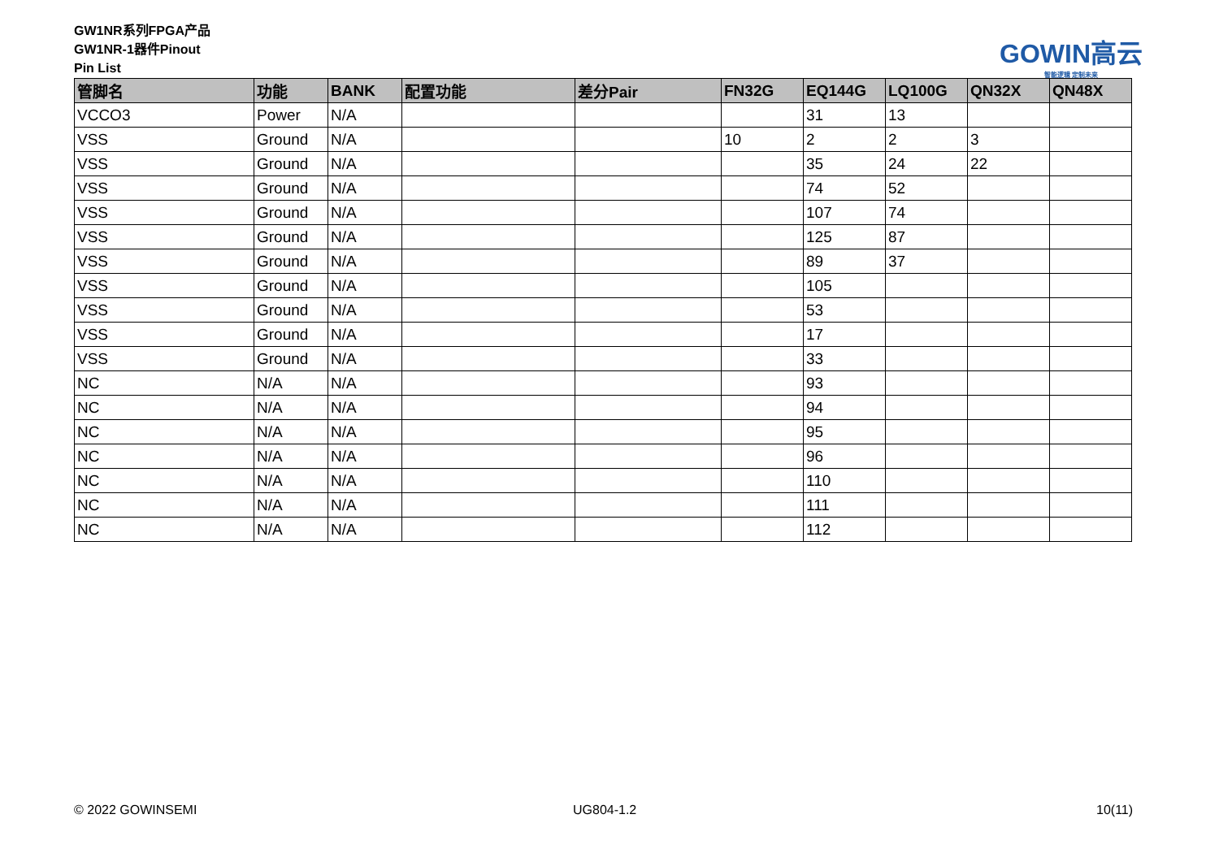GW1NR系列FPGA产品
GW1NR-1器件Pinout
Pin List
GOWIN高云
智能逻辑 定制未来
| 管脚名 | 功能 | BANK | 配置功能 | 差分Pair | FN32G | EQ144G | LQ100G | QN32X | QN48X |
| --- | --- | --- | --- | --- | --- | --- | --- | --- | --- |
| VCCO3 | Power | N/A | | | | 31 | 13 | | |
| VSS | Ground | N/A | | | 10 | 2 | 2 | 3 | |
| VSS | Ground | N/A | | | | 35 | 24 | 22 | |
| VSS | Ground | N/A | | | | 74 | 52 | | |
| VSS | Ground | N/A | | | | 107 | 74 | | |
| VSS | Ground | N/A | | | | 125 | 87 | | |
| VSS | Ground | N/A | | | | 89 | 37 | | |
| VSS | Ground | N/A | | | | 105 | | | |
| VSS | Ground | N/A | | | | 53 | | | |
| VSS | Ground | N/A | | | | 17 | | | |
| VSS | Ground | N/A | | | | 33 | | | |
| NC | N/A | N/A | | | | 93 | | | |
| NC | N/A | N/A | | | | 94 | | | |
| NC | N/A | N/A | | | | 95 | | | |
| NC | N/A | N/A | | | | 96 | | | |
| NC | N/A | N/A | | | | 110 | | | |
| NC | N/A | N/A | | | | 111 | | | |
| NC | N/A | N/A | | | | 112 | | | |
© 2022 GOWINSEMI UG804-1.2 10(11)